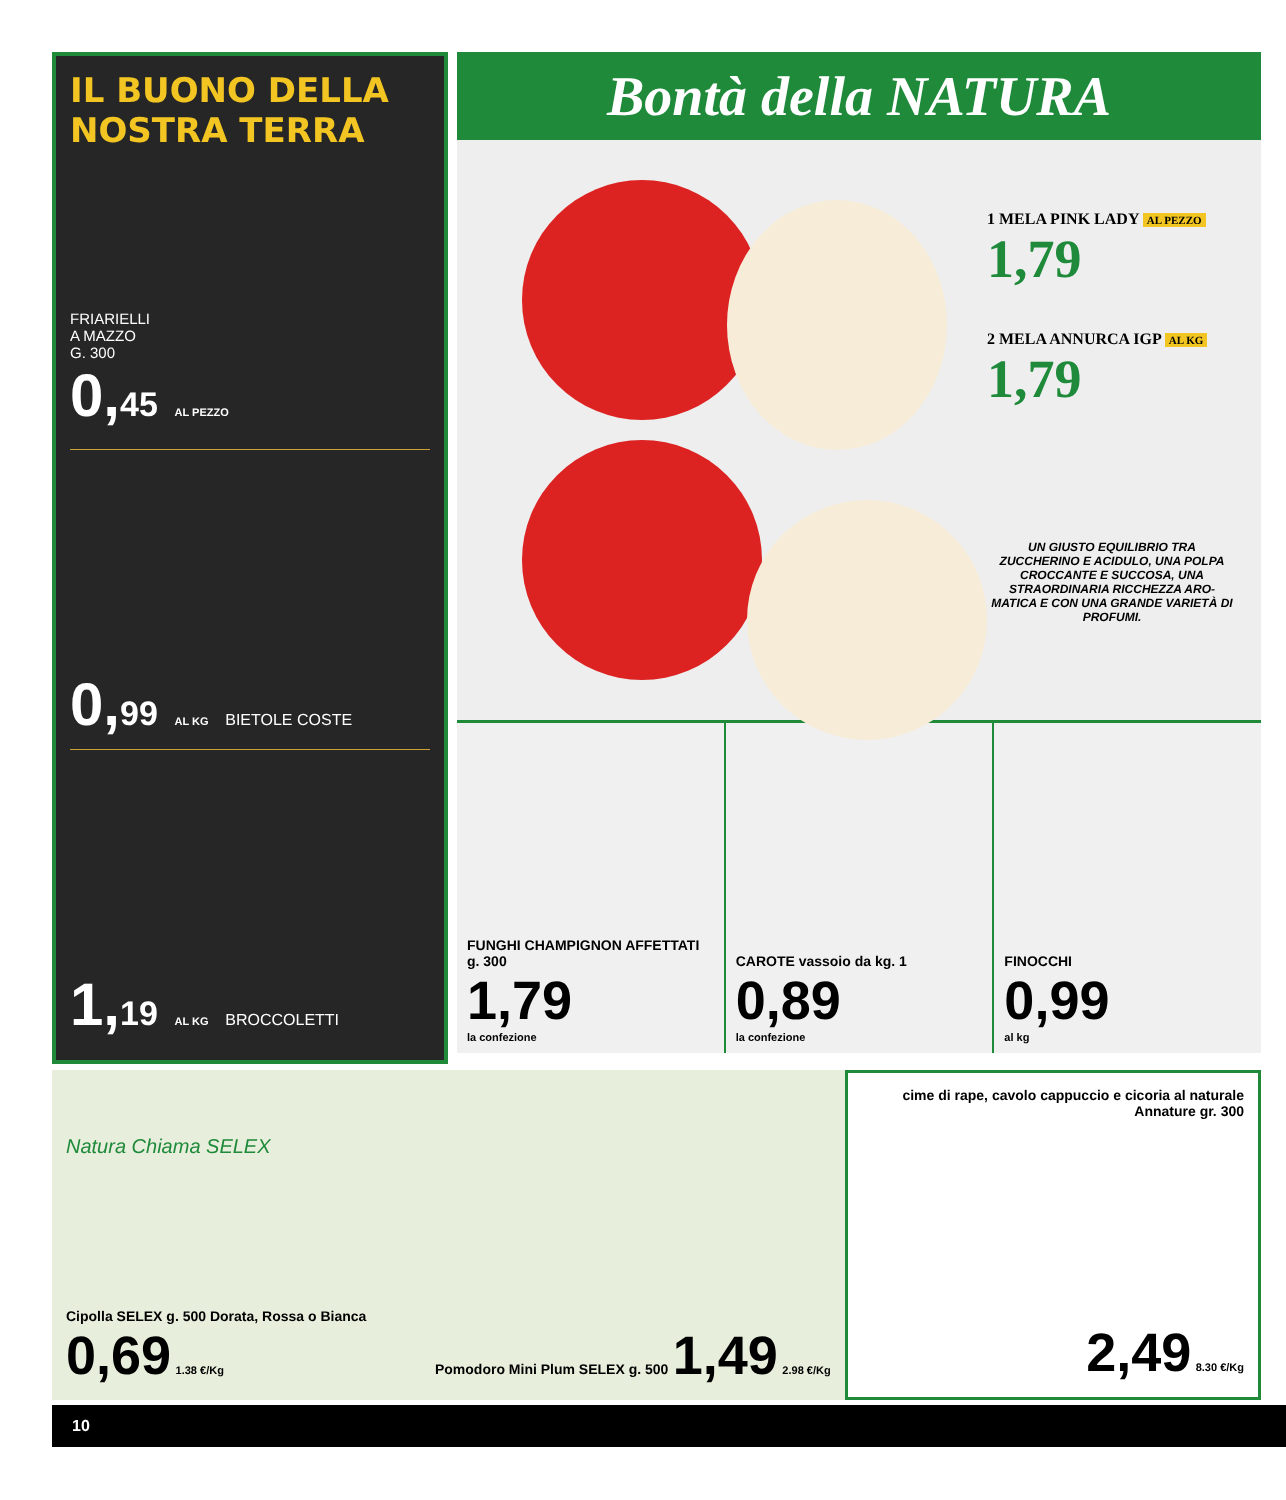IL BUONO DELLA NOSTRA TERRA
FRIARIELLI
A MAZZO
G. 300
0,45 AL PEZZO
0,99 AL KG BIETOLE COSTE
1,19 AL KG BROCCOLETTI
Bontà della NATURA
1 MELA PINK LADY AL PEZZO
1,79
2 MELA ANNURCA IGP AL KG
1,79
UN GIUSTO EQUILIBRIO TRA ZUCCHERINO E ACIDULO, UNA POLPA CROCCANTE E SUCCOSA, UNA STRAORDINARIA RICCHEZZA ARO-MATICA E CON UNA GRANDE VARIETÀ DI PROFUMI.
FUNGHI CHAMPIGNON AFFETTATI g. 300
1,79
la confezione
CAROTE vassoio da kg. 1
0,89
la confezione
FINOCCHI
0,99
al kg
Natura Chiama SELEX
Cipolla SELEX g. 500 Dorata, Rossa o Bianca
0,69 1.38 €/Kg
Pomodoro Mini Plum SELEX g. 500 1,49 2.98 €/Kg
cime di rape, cavolo cappuccio e cicoria al naturale Annature gr. 300
2,49 8.30 €/Kg
10